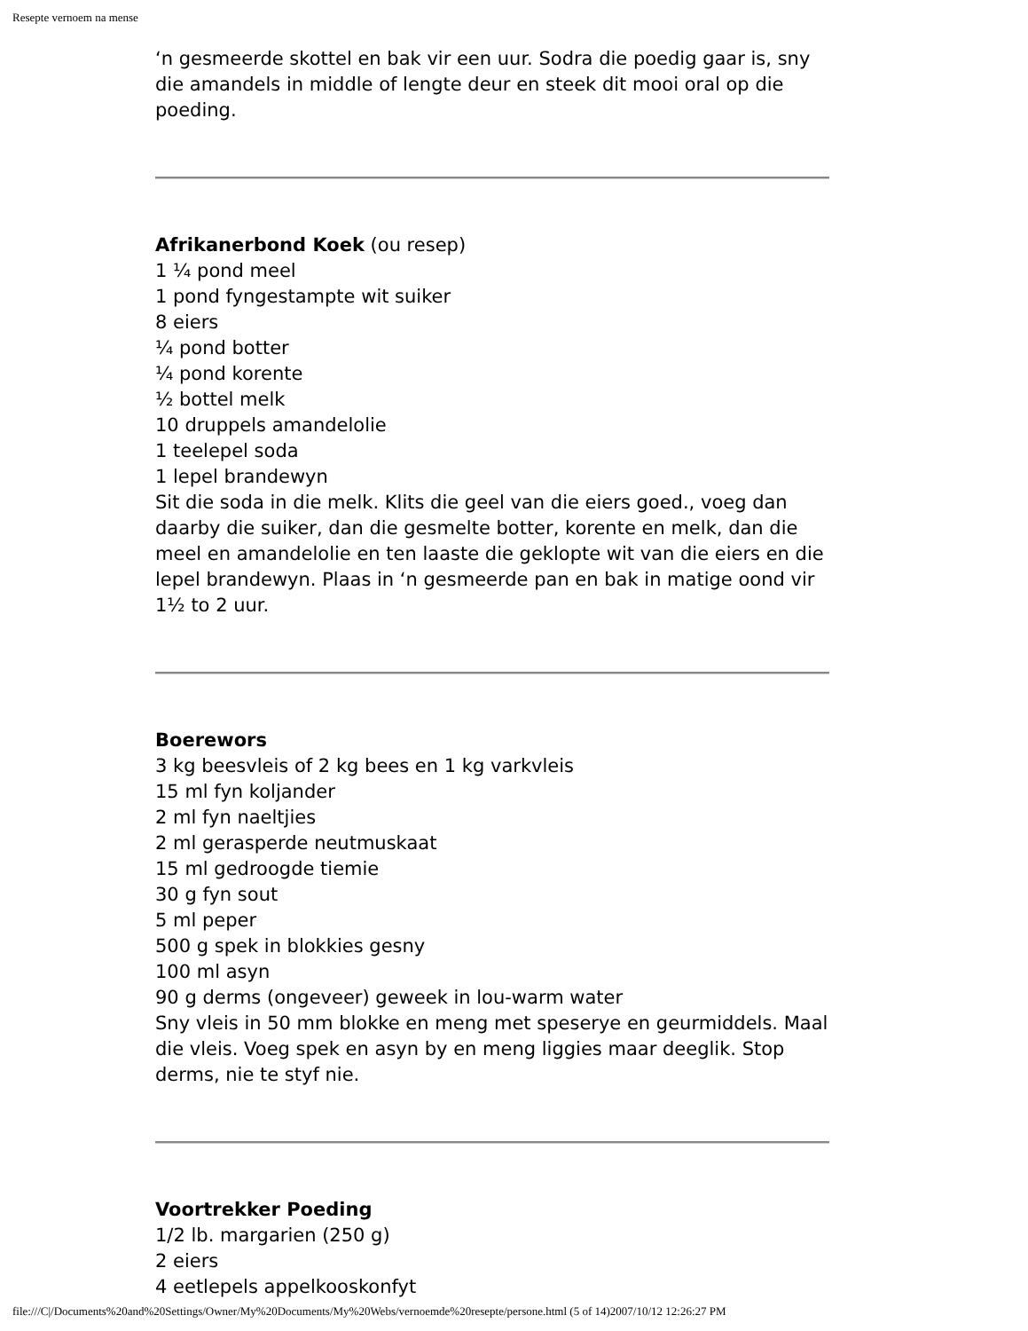Resepte vernoem na mense
‘n gesmeerde skottel en bak vir een uur. Sodra die poedig gaar is, sny die amandels in middle of lengte deur en steek dit mooi oral op die poeding.
Afrikanerbond Koek (ou resep)
1 ¼ pond meel
1 pond fyngestampte wit suiker
8 eiers
¼ pond botter
¼ pond korente
½ bottel melk
10 druppels amandelolie
1 teelepel soda
1 lepel brandewyn
Sit die soda in die melk. Klits die geel van die eiers goed., voeg dan daarby die suiker, dan die gesmelte botter, korente en melk, dan die meel en amandelolie en ten laaste die geklopte wit van die eiers en die lepel brandewyn. Plaas in ‘n gesmeerde pan en bak in matige oond vir 1½ to 2 uur.
Boerewors
3 kg beesvleis of 2 kg bees en 1 kg varkvleis
15 ml fyn koljander
2 ml fyn naeltjies
2 ml gerasperde neutmuskaat
15 ml gedroogde tiemie
30 g fyn sout
5 ml peper
500 g spek in blokkies gesny
100 ml asyn
90 g derms (ongeveer) geweek in lou-warm water
Sny vleis in 50 mm blokke en meng met speserye en geurmiddels. Maal die vleis. Voeg spek en asyn by en meng liggies maar deeglik. Stop derms, nie te styf nie.
Voortrekker Poeding
1/2 lb. margarien (250 g)
2 eiers
4 eetlepels appelkooskonfyt
file:///C|/Documents%20and%20Settings/Owner/My%20Documents/My%20Webs/vernoemde%20resepte/persone.html (5 of 14)2007/10/12 12:26:27 PM